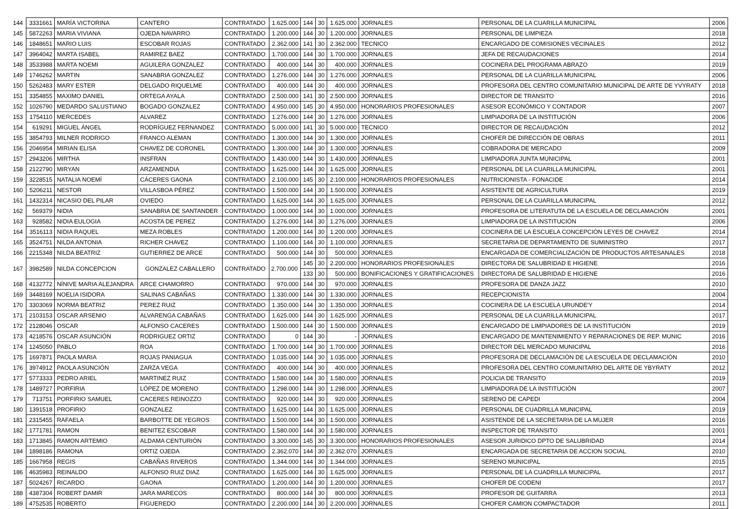| 144 | 3331661 | MARÍA VICTORINA | CANTERO | CONTRATADO | 1.625.000 | 144 | 30 | 1.625.000 | JORNALES | PERSONAL DE LA CUARILLA MUNICIPAL | 2006 |
| 145 | 5872263 | MARIA VIVIANA | OJEDA NAVARRO | CONTRATADO | 1.200.000 | 144 | 30 | 1.200.000 | JORNALES | PERSONAL DE LIMPIEZA | 2018 |
| 146 | 1848651 | MARIO LUIS | ESCOBAR ROJAS | CONTRATADO | 2.362.000 | 141 | 30 | 2.362.000 | TECNICO | ENCARGADO DE COMISIONES VECINALES | 2012 |
| 147 | 3964042 | MARTA ISABEL | RAMIREZ BAEZ | CONTRATADO | 1.700.000 | 144 | 30 | 1.700.000 | JORNALES | JEFA DE RECAUDACIONES | 2014 |
| 148 | 3533988 | MARTA NOEMI | AGUILERA GONZALEZ | CONTRATADO | 400.000 | 144 | 30 | 400.000 | JORNALES | COCINERA DEL PROGRAMA ABRAZO | 2019 |
| 149 | 1746262 | MARTIN | SANABRIA GONZALEZ | CONTRATADO | 1.276.000 | 144 | 30 | 1.276.000 | JORNALES | PERSONAL DE LA CUARILLA MUNICIPAL | 2006 |
| 150 | 5262483 | MARY ESTER | DELGADO RIQUELME | CONTRATADO | 400.000 | 144 | 30 | 400.000 | JORNALES | PROFESORA DEL CENTRO COMUNITARIO MUNICIPAL DE ARTE DE YVYRATY | 2018 |
| 151 | 3354855 | MAXIMO DANIEL | ORTEGA AYALA | CONTRATADO | 2.500.000 | 141 | 30 | 2.500.000 | JORNALES | DIRECTOR DE TRANSITO | 2016 |
| 152 | 1026790 | MEDARDO SALUSTIANO | BOGADO GONZALEZ | CONTRATADO | 4.950.000 | 145 | 30 | 4.950.000 | HONORARIOS PROFESIONALES | ASESOR ECONÓMICO Y CONTADOR | 2007 |
| 153 | 1754110 | MERCEDES | ALVAREZ | CONTRATADO | 1.276.000 | 144 | 30 | 1.276.000 | JORNALES | LIMPIADORA DE LA INSTITUCIÓN | 2006 |
| 154 | 619291 | MIGUEL ÁNGEL | RODRÍGUEZ FERNANDEZ | CONTRATADO | 5.000.000 | 141 | 30 | 5.000.000 | TECNICO | DIRECTOR DE RECAUDACIÓN | 2012 |
| 155 | 3854793 | MILNER RODRIGO | FRANCO ALEMAN | CONTRATADO | 1.300.000 | 144 | 30 | 1.300.000 | JORNALES | CHOFER DE DIRECCIÓN DE OBRAS | 2011 |
| 156 | 2046954 | MIRIAN ELISA | CHAVEZ DE CORONEL | CONTRATADO | 1.300.000 | 144 | 30 | 1.300.000 | JORNALES | COBRADORA DE MERCADO | 2009 |
| 157 | 2943206 | MIRTHA | INSFRAN | CONTRATADO | 1.430.000 | 144 | 30 | 1.430.000 | JORNALES | LIMPIADORA JUNTA MUNICIPAL | 2001 |
| 158 | 2122790 | MIRYAN | ARZAMENDIA | CONTRATADO | 1.625.000 | 144 | 30 | 1.625.000 | JORNALES | PERSONAL DE LA CUARILLA MUNICIPAL | 2001 |
| 159 | 3228515 | NATALIA NOEMÍ | CÁCERES GAONA | CONTRATADO | 2.100.000 | 145 | 30 | 2.100.000 | HONORARIOS PROFESIONALES | NUTRICIONISTA - FONACIDE | 2014 |
| 160 | 5206211 | NESTOR | VILLASBOA PÉREZ | CONTRATADO | 1.500.000 | 144 | 30 | 1.500.000 | JORNALES | ASISTENTE DE AGRICULTURA | 2019 |
| 161 | 1432314 | NICASIO DEL PILAR | OVIEDO | CONTRATADO | 1.625.000 | 144 | 30 | 1.625.000 | JORNALES | PERSONAL DE LA CUARILLA MUNICIPAL | 2012 |
| 162 | 569379 | NIDIA | SANABRIA DE SANTANDER | CONTRATADO | 1.000.000 | 144 | 30 | 1.000.000 | JORNALES | PROFESORA DE LITERATUTA DE LA ESCUELA DE DECLAMACIÓN | 2001 |
| 163 | 928582 | NIDIA EULOGIA | ACOSTA DE PEREZ | CONTRATADO | 1.276.000 | 144 | 30 | 1.276.000 | JORNALES | LIMPIADORA DE LA INSTITUCIÓN | 2006 |
| 164 | 3516113 | NIDIA RAQUEL | MEZA ROBLES | CONTRATADO | 1.200.000 | 144 | 30 | 1.200.000 | JORNALES | COCINERA DE LA ESCUELA CONCEPCIÓN LEYES DE CHAVEZ | 2014 |
| 165 | 3524751 | NILDA ANTONIA | RICHER CHAVEZ | CONTRATADO | 1.100.000 | 144 | 30 | 1.100.000 | JORNALES | SECRETARIA DE DEPARTAMENTO DE SUMINISTRO | 2017 |
| 166 | 2215348 | NILDA BEATRIZ | GUTIERREZ DE ARCE | CONTRATADO | 500.000 | 144 | 30 | 500.000 | JORNALES | ENCARGADA DE COMERCIALIZACIÓN DE PRODUCTOS ARTESANALES | 2018 |
| 167 | 3982589 | NILDA CONCEPCION | GONZALEZ CABALLERO | CONTRATADO | 2.700.000 | 145 | 30 | 2.200.000 | HONORARIOS PROFESIONALES | DIRECTORA DE SALUBRIDAD E HIGIENE | 2016 |
| | | | | | | 133 | 30 | 500.000 | BONIFICACIONES Y GRATIFICACIONES | DIRECTORA DE SALUBRIDAD E HIGIENE | 2016 |
| 168 | 4132772 | NÍNIVE MARIA ALEJANDRA | ARCE CHAMORRO | CONTRATADO | 970.000 | 144 | 30 | 970.000 | JORNALES | PROFESORA DE DANZA JAZZ | 2010 |
| 169 | 3448169 | NOELIA ISIDORA | SALINAS CABAÑAS | CONTRATADO | 1.330.000 | 144 | 30 | 1.330.000 | JORNALES | RECEPCIONISTA | 2004 |
| 170 | 3303069 | NORMA BEATRIZ | PEREZ RUIZ | CONTRATADO | 1.350.000 | 144 | 30 | 1.350.000 | JORNALES | COCINERA DE LA ESCUELA URUNDE'Y | 2014 |
| 171 | 2103153 | OSCAR ARSENIO | ALVARENGA CABAÑAS | CONTRATADO | 1.625.000 | 144 | 30 | 1.625.000 | JORNALES | PERSONAL DE LA CUARILLA MUNICIPAL | 2017 |
| 172 | 2128046 | OSCAR | ALFONSO CACERES | CONTRATADO | 1.500.000 | 144 | 30 | 1.500.000 | JORNALES | ENCARGADO DE LIMPIADORES DE LA INSTITUCIÓN | 2019 |
| 173 | 4218576 | OSCAR ASUNCIÓN | RODRIGUEZ ORTIZ | CONTRATADO | 0 | 144 | 30 | - | JORNALES | ENCARGADO DE MANTENIMIENTO Y REPARACIONES DE REP. MUNIC | 2016 |
| 174 | 1245050 | PABLO | ROA | CONTRATADO | 1.700.000 | 144 | 30 | 1.700.000 | JORNALES | DIRECTOR DEL MERCADO MUNICIPAL | 2016 |
| 175 | 1697871 | PAOLA MARIA | ROJAS PANIAGUA | CONTRATADO | 1.035.000 | 144 | 30 | 1.035.000 | JORNALES | PROFESORA DE DECLAMACIÓN DE LA ESCUELA DE DECLAMACIÓN | 2010 |
| 176 | 3974912 | PAOLA ASUNCIÓN | ZARZA VEGA | CONTRATADO | 400.000 | 144 | 30 | 400.000 | JORNALES | PROFESORA DEL CENTRO COMUNITARIO DEL ARTE DE YBYRATY | 2012 |
| 177 | 5773333 | PEDRO ARIEL | MARTINEZ RUIZ | CONTRATADO | 1.580.000 | 144 | 30 | 1.580.000 | JORNALES | POLICIA DE TRANSITO | 2019 |
| 178 | 1489727 | PORFIRIA | LÓPEZ DE MORENO | CONTRATADO | 1.298.000 | 144 | 30 | 1.298.000 | JORNALES | LIMPIADORA DE LA INSTITUCIÓN | 2007 |
| 179 | 713751 | PORFIRIO SAMUEL | CACERES REINOZZO | CONTRATADO | 920.000 | 144 | 30 | 920.000 | JORNALES | SERENO DE CAPEDI | 2004 |
| 180 | 1391518 | PROFIRIO | GONZALEZ | CONTRATADO | 1.625.000 | 144 | 30 | 1.625.000 | JORNALES | PERSONAL DE CUADRILLA MUNICIPAL | 2019 |
| 181 | 2315455 | RAFAELA | BARBOTTE DE YEGROS | CONTRATADO | 1.500.000 | 144 | 30 | 1.500.000 | JORNALES | ASISTENDE DE LA SECRETARIA DE LA MUJER | 2016 |
| 182 | 1771781 | RAMON | BENITEZ ESCOBAR | CONTRATADO | 1.580.000 | 144 | 30 | 1.580.000 | JORNALES | INSPECTOR DE TRANSITO | 2001 |
| 183 | 1713845 | RAMON ARTEMIO | ALDAMA CENTURIÓN | CONTRATADO | 3.300.000 | 145 | 30 | 3.300.000 | HONORARIOS PROFESIONALES | ASESOR JURIDICO DPTO DE SALUBRIDAD | 2014 |
| 184 | 1898186 | RAMONA | ORTIZ OJEDA | CONTRATADO | 2.362.070 | 144 | 30 | 2.362.070 | JORNALES | ENCARGADA DE SECRETARIA DE ACCION SOCIAL | 2010 |
| 185 | 1667958 | REGIS | CABAÑAS RIVEROS | CONTRATADO | 1.344.000 | 144 | 30 | 1.344.000 | JORNALES | SERENO MUNICIPAL | 2015 |
| 186 | 4635983 | REINALDO | ALFONSO RUIZ DIAZ | CONTRATADO | 1.625.000 | 144 | 30 | 1.625.000 | JORNALES | PERSONAL DE LA CUADRILLA MUNICIPAL | 2017 |
| 187 | 5024267 | RICARDO | GAONA | CONTRATADO | 1.200.000 | 144 | 30 | 1.200.000 | JORNALES | CHOFER DE CODENI | 2017 |
| 188 | 4387304 | ROBERT DAMIR | JARA MARECOS | CONTRATADO | 800.000 | 144 | 30 | 800.000 | JORNALES | PROFESOR DE GUITARRA | 2013 |
| 189 | 4752535 | ROBERTO | FIGUEREDO | CONTRATADO | 2.200.000 | 144 | 30 | 2.200.000 | JORNALES | CHOFER CAMION COMPACTADOR | 2011 |